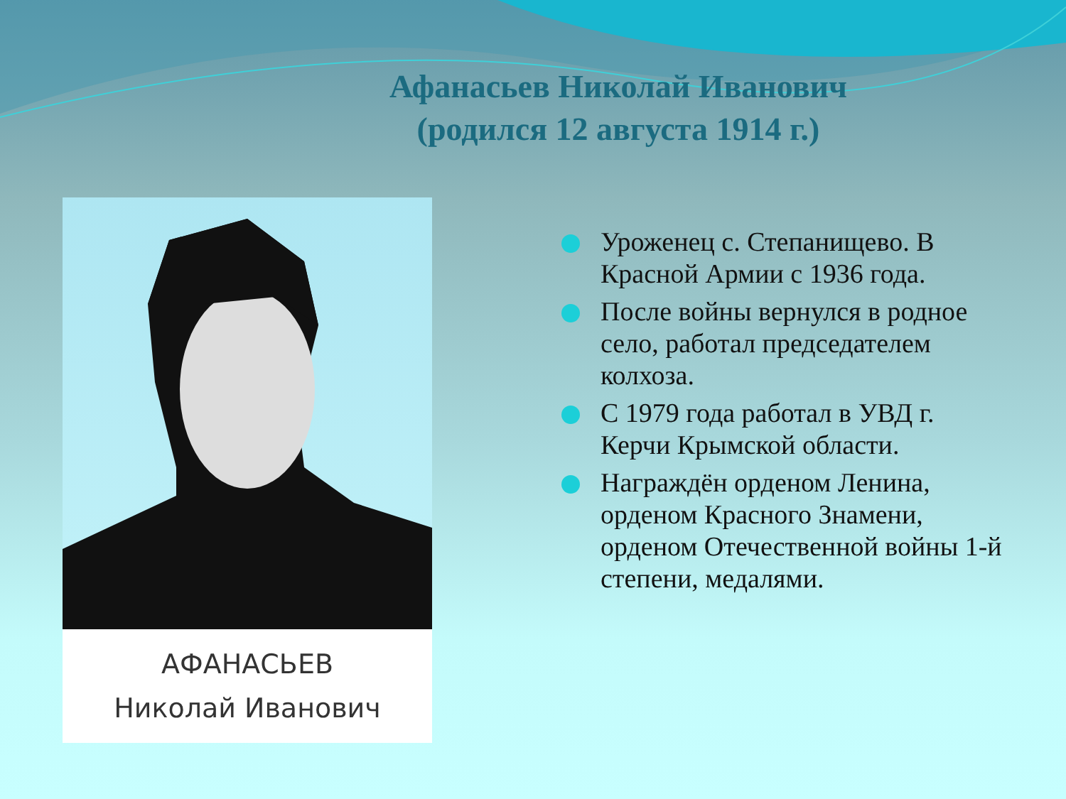Афанасьев Николай Иванович
(родился 12 августа 1914 г.)
АФАНАСЬЕВ
Николай Иванович
Уроженец с. Степанищево. В Красной Армии с 1936 года.
После войны вернулся в родное село, работал председателем колхоза.
С 1979 года работал в УВД г. Керчи Крымской области.
Награждён орденом Ленина, орденом Красного Знамени, орденом Отечественной войны 1-й степени, медалями.